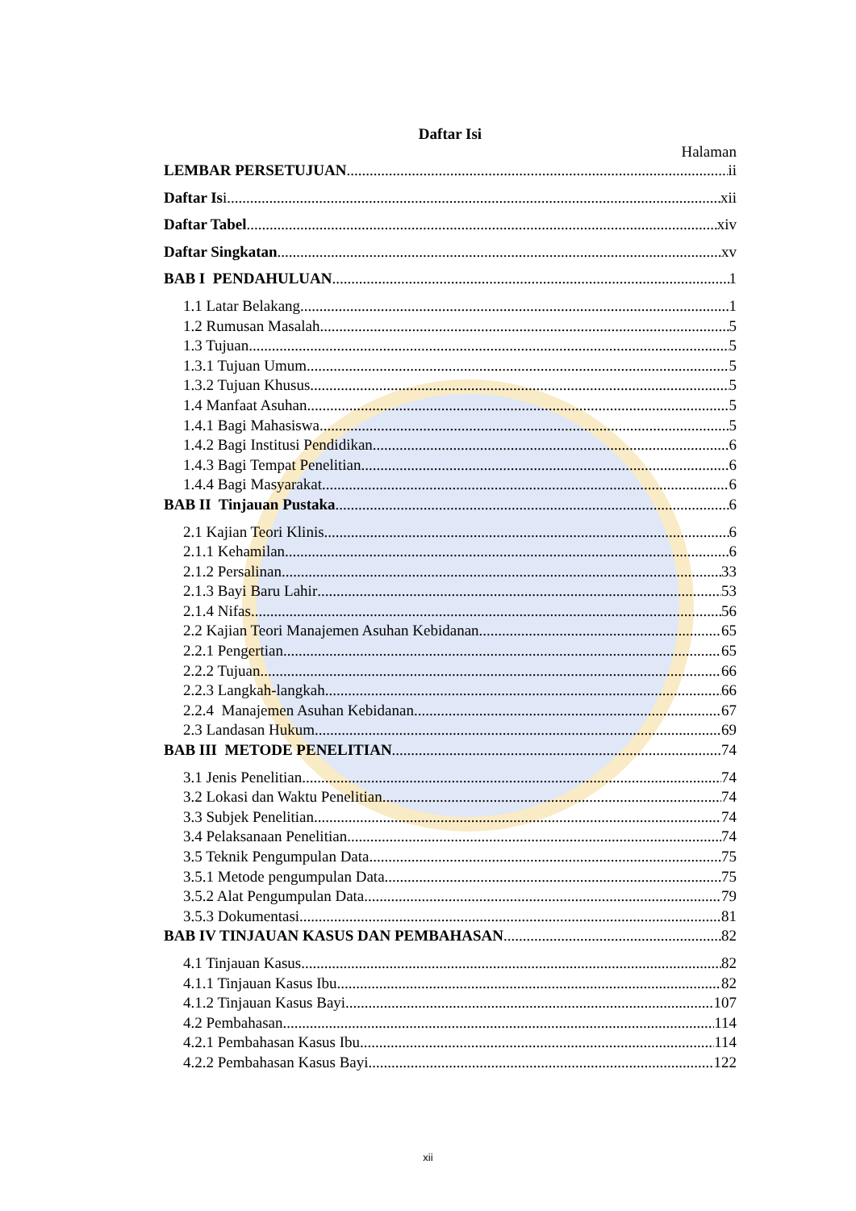Daftar Isi
Halaman
LEMBAR PERSETUJUAN ii
Daftar Isi xii
Daftar Tabel xiv
Daftar Singkatan xv
BAB I PENDAHULUAN 1
1.1 Latar Belakang 1
1.2 Rumusan Masalah 5
1.3 Tujuan 5
1.3.1 Tujuan Umum 5
1.3.2 Tujuan Khusus 5
1.4 Manfaat Asuhan 5
1.4.1 Bagi Mahasiswa 5
1.4.2 Bagi Institusi Pendidikan 6
1.4.3 Bagi Tempat Penelitian 6
1.4.4 Bagi Masyarakat 6
BAB II Tinjauan Pustaka 6
2.1 Kajian Teori Klinis 6
2.1.1 Kehamilan 6
2.1.2 Persalinan 33
2.1.3 Bayi Baru Lahir 53
2.1.4 Nifas 56
2.2 Kajian Teori Manajemen Asuhan Kebidanan 65
2.2.1 Pengertian 65
2.2.2 Tujuan 66
2.2.3 Langkah-langkah 66
2.2.4 Manajemen Asuhan Kebidanan 67
2.3 Landasan Hukum 69
BAB III METODE PENELITIAN 74
3.1 Jenis Penelitian 74
3.2 Lokasi dan Waktu Penelitian 74
3.3 Subjek Penelitian 74
3.4 Pelaksanaan Penelitian 74
3.5 Teknik Pengumpulan Data 75
3.5.1 Metode pengumpulan Data 75
3.5.2 Alat Pengumpulan Data 79
3.5.3 Dokumentasi 81
BAB IV TINJAUAN KASUS DAN PEMBAHASAN 82
4.1 Tinjauan Kasus 82
4.1.1 Tinjauan Kasus Ibu 82
4.1.2 Tinjauan Kasus Bayi 107
4.2 Pembahasan 114
4.2.1 Pembahasan Kasus Ibu 114
4.2.2 Pembahasan Kasus Bayi 122
xii